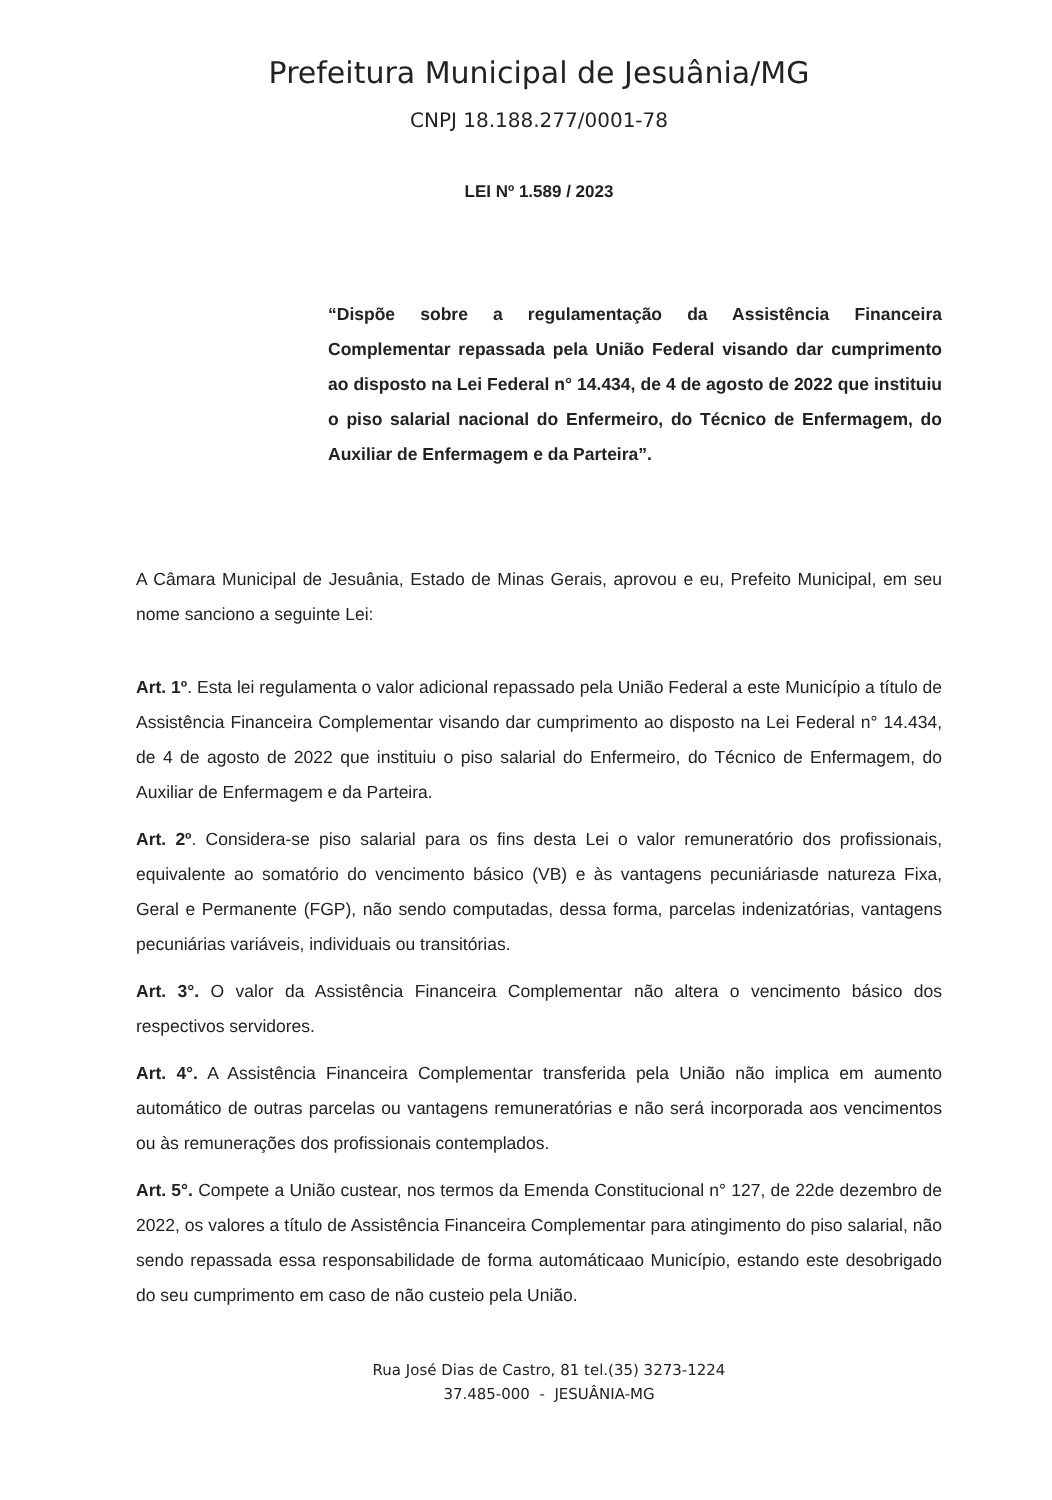Prefeitura Municipal de Jesuânia/MG
CNPJ 18.188.277/0001-78
LEI Nº 1.589 / 2023
“Dispõe sobre a regulamentação da Assistência Financeira Complementar repassada pela União Federal visando dar cumprimento ao disposto na Lei Federal n° 14.434, de 4 de agosto de 2022 que instituiu o piso salarial nacional do Enfermeiro, do Técnico de Enfermagem, do Auxiliar de Enfermagem e da Parteira”.
A Câmara Municipal de Jesuânia, Estado de Minas Gerais, aprovou e eu, Prefeito Municipal, em seu nome sanciono a seguinte Lei:
Art. 1º. Esta lei regulamenta o valor adicional repassado pela União Federal a este Município a título de Assistência Financeira Complementar visando dar cumprimento ao disposto na Lei Federal n° 14.434, de 4 de agosto de 2022 que instituiu o piso salarial do Enfermeiro, do Técnico de Enfermagem, do Auxiliar de Enfermagem e da Parteira.
Art. 2º. Considera-se piso salarial para os fins desta Lei o valor remuneratório dos profissionais, equivalente ao somatório do vencimento básico (VB) e às vantagens pecuniáriasde natureza Fixa, Geral e Permanente (FGP), não sendo computadas, dessa forma, parcelas indenizatórias, vantagens pecuniárias variáveis, individuais ou transitórias.
Art. 3°. O valor da Assistência Financeira Complementar não altera o vencimento básico dos respectivos servidores.
Art. 4°. A Assistência Financeira Complementar transferida pela União não implica em aumento automático de outras parcelas ou vantagens remuneratórias e não será incorporada aos vencimentos ou às remunerações dos profissionais contemplados.
Art. 5°. Compete a União custear, nos termos da Emenda Constitucional n° 127, de 22de dezembro de 2022, os valores a título de Assistência Financeira Complementar para atingimento do piso salarial, não sendo repassada essa responsabilidade de forma automáticaao Município, estando este desobrigado do seu cumprimento em caso de não custeio pela União.
Rua José Dias de Castro, 81 tel.(35) 3273-1224
37.485-000 - JESUÂNIA-MG